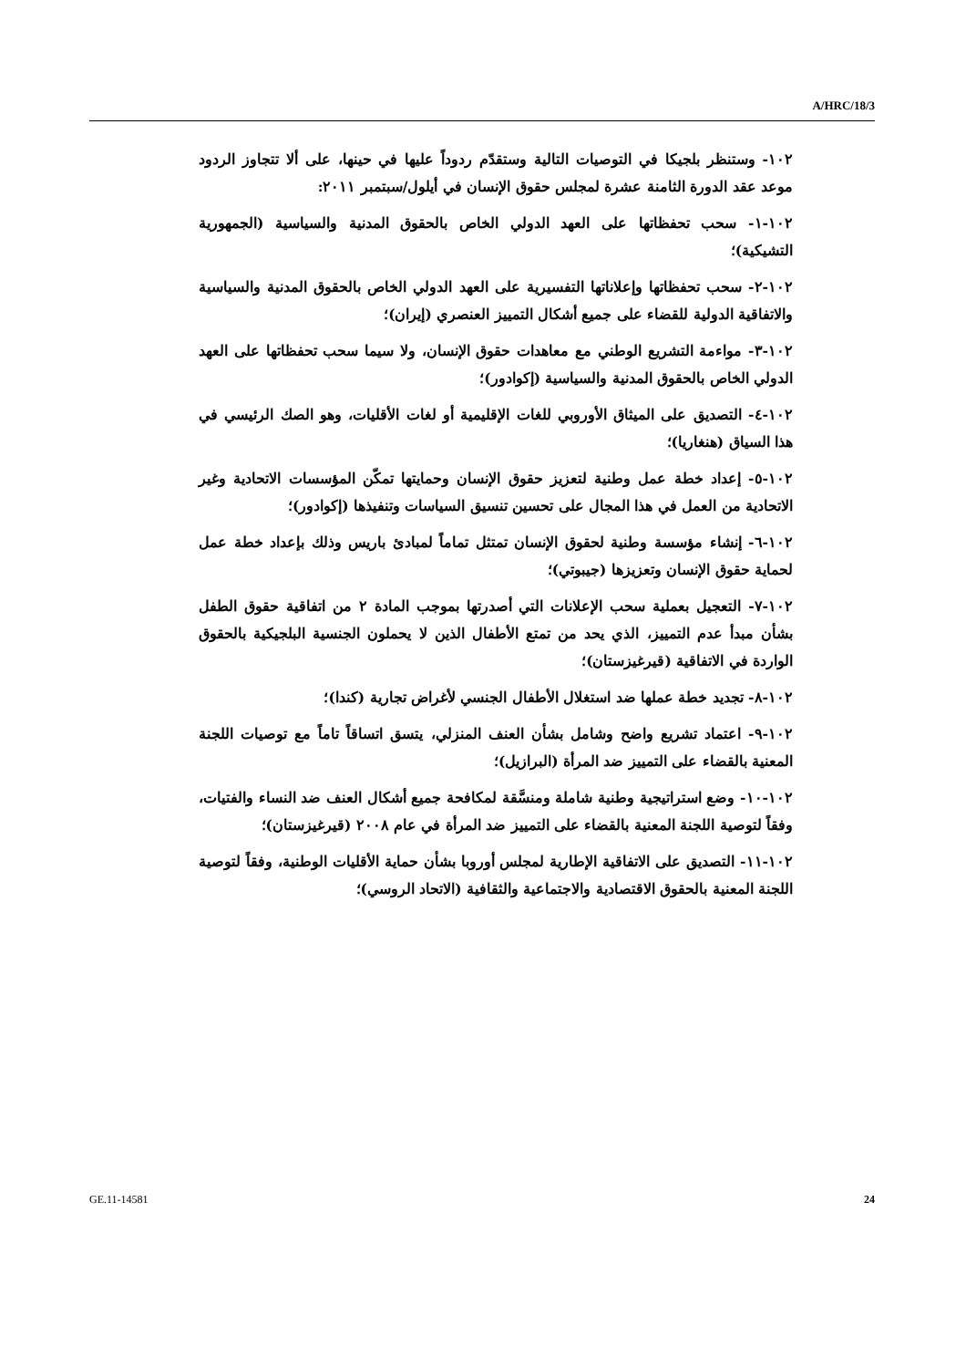A/HRC/18/3
١٠٢- وستنظر بلجيكا في التوصيات التالية وستقدّم ردوداً عليها في حينها، على ألا تتجاوز الردود موعد عقد الدورة الثامنة عشرة لمجلس حقوق الإنسان في أيلول/سبتمبر ٢٠١١:
١٠٢-١- سحب تحفظاتها على العهد الدولي الخاص بالحقوق المدنية والسياسية (الجمهورية التشيكية)؛
١٠٢-٢- سحب تحفظاتها وإعلاناتها التفسيرية على العهد الدولي الخاص بالحقوق المدنية والسياسية والاتفاقية الدولية للقضاء على جميع أشكال التمييز العنصري (إيران)؛
١٠٢-٣- مواءمة التشريع الوطني مع معاهدات حقوق الإنسان، ولا سيما سحب تحفظاتها على العهد الدولي الخاص بالحقوق المدنية والسياسية (إكوادور)؛
١٠٢-٤- التصديق على الميثاق الأوروبي للغات الإقليمية أو لغات الأقليات، وهو الصك الرئيسي في هذا السياق (هنغاريا)؛
١٠٢-٥- إعداد خطة عمل وطنية لتعزيز حقوق الإنسان وحمايتها تمكّن المؤسسات الاتحادية وغير الاتحادية من العمل في هذا المجال على تحسين تنسيق السياسات وتنفيذها (إكوادور)؛
١٠٢-٦- إنشاء مؤسسة وطنية لحقوق الإنسان تمتثل تماماً لمبادئ باريس وذلك بإعداد خطة عمل لحماية حقوق الإنسان وتعزيزها (جيبوتي)؛
١٠٢-٧- التعجيل بعملية سحب الإعلانات التي أصدرتها بموجب المادة ٢ من اتفاقية حقوق الطفل بشأن مبدأ عدم التمييز، الذي يحد من تمتع الأطفال الذين لا يحملون الجنسية البلجيكية بالحقوق الواردة في الاتفاقية (قيرغيزستان)؛
١٠٢-٨- تجديد خطة عملها ضد استغلال الأطفال الجنسي لأغراض تجارية (كندا)؛
١٠٢-٩- اعتماد تشريع واضح وشامل بشأن العنف المنزلي، يتسق اتساقاً تاماً مع توصيات اللجنة المعنية بالقضاء على التمييز ضد المرأة (البرازيل)؛
١٠٢-١٠- وضع استراتيجية وطنية شاملة ومنسَّقة لمكافحة جميع أشكال العنف ضد النساء والفتيات، وفقاً لتوصية اللجنة المعنية بالقضاء على التمييز ضد المرأة في عام ٢٠٠٨ (قيرغيزستان)؛
١٠٢-١١- التصديق على الاتفاقية الإطارية لمجلس أوروبا بشأن حماية الأقليات الوطنية، وفقاً لتوصية اللجنة المعنية بالحقوق الاقتصادية والاجتماعية والثقافية (الاتحاد الروسي)؛
GE.11-14581 24